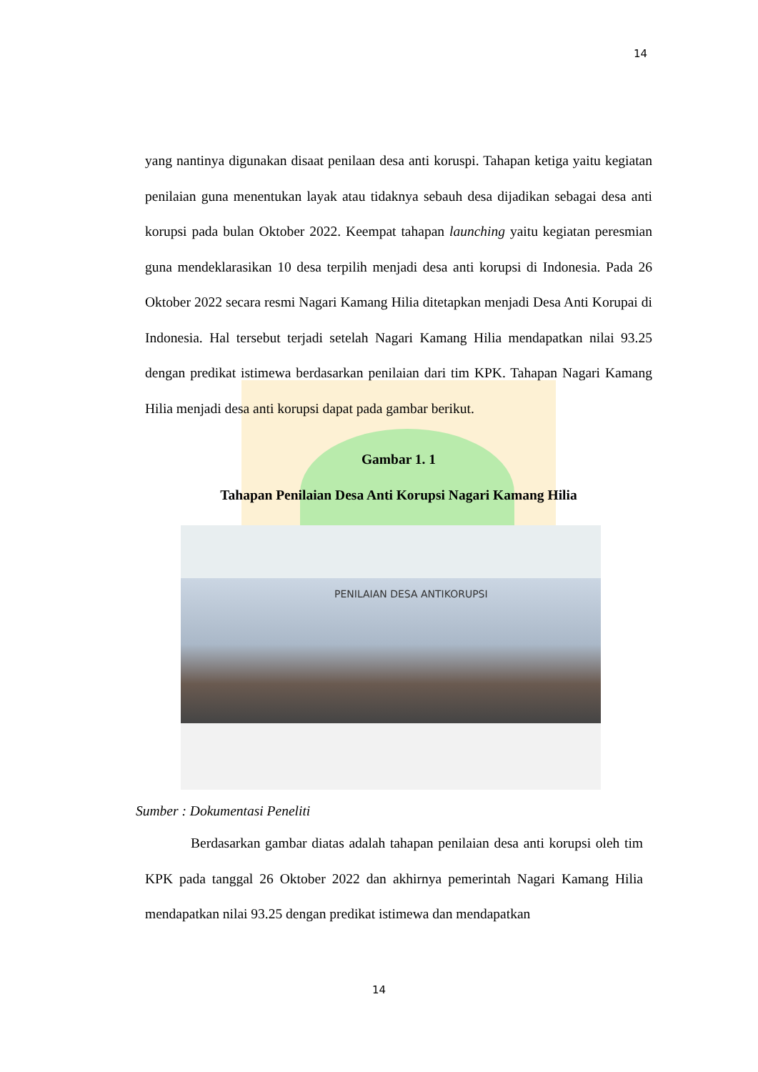14
yang nantinya digunakan disaat penilaan desa anti koruspi. Tahapan ketiga yaitu kegiatan penilaian guna menentukan layak atau tidaknya sebauh desa dijadikan sebagai desa anti korupsi pada bulan Oktober 2022. Keempat tahapan launching yaitu kegiatan peresmian guna mendeklarasikan 10 desa terpilih menjadi desa anti korupsi di Indonesia. Pada 26 Oktober 2022 secara resmi Nagari Kamang Hilia ditetapkan menjadi Desa Anti Korupai di Indonesia. Hal tersebut terjadi setelah Nagari Kamang Hilia mendapatkan nilai 93.25 dengan predikat istimewa berdasarkan penilaian dari tim KPK. Tahapan Nagari Kamang Hilia menjadi desa anti korupsi dapat pada gambar berikut.
Gambar 1. 1
Tahapan Penilaian Desa Anti Korupsi Nagari Kamang Hilia
PENILAIAN DESA ANTIKORUPSI
Sumber : Dokumentasi Peneliti
Berdasarkan gambar diatas adalah tahapan penilaian desa anti korupsi oleh tim KPK pada tanggal 26 Oktober 2022 dan akhirnya pemerintah Nagari Kamang Hilia mendapatkan nilai 93.25 dengan predikat istimewa dan mendapatkan
14